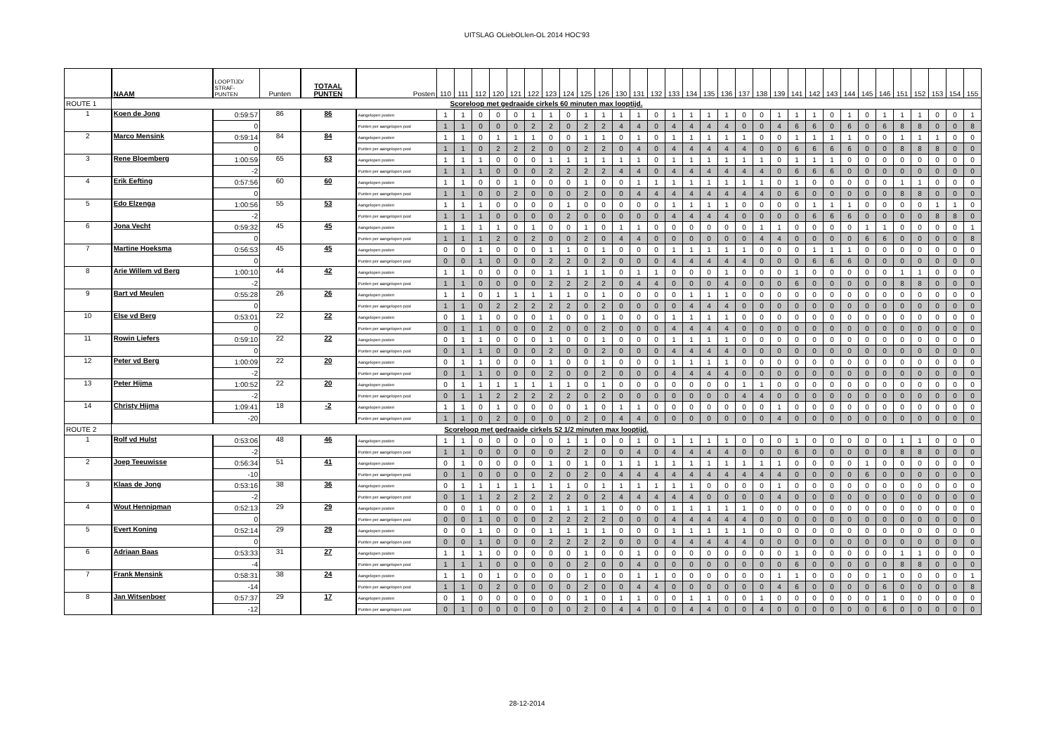UITSLAG OLiebOLlen-OL 2014 HOC'93
| | NAAM | LOOPTIJD/ STRAF- PUNTEN | Punten | TOTAAL PUNTEN | Posten | 110 | 111 | 112 | 120 | 121 | 122 | 123 | 124 | 125 | 126 | 130 | 131 | 132 | 133 | 134 | 135 | 136 | 137 | 138 | 139 | 141 | 142 | 143 | 144 | 145 | 146 | 151 | 152 | 153 | 154 | 155 |
| --- | --- | --- | --- | --- | --- | --- | --- | --- | --- | --- | --- | --- | --- | --- | --- | --- | --- | --- | --- | --- | --- | --- | --- | --- | --- | --- | --- | --- | --- | --- | --- | --- | --- | --- | --- | --- |
| ROUTE 1 | Scoreloop met gedraaide cirkels 60 minuten max looptijd. | | | | | | | | | | | | | | | | | | | | | | | | | | | | | | | | | | | |
| 1 | Koen de Jong | 0:59:57 | 86 | 86 | Aangelopen posten | 1 | 1 | 0 | 0 | 0 | 1 | 1 | 0 | 1 | 1 | 1 | 1 | 0 | 1 | 1 | 1 | 1 | 0 | 0 | 1 | 1 | 1 | 0 | 1 | 0 | 1 | 1 | 1 | 0 | 0 | 1 |
| | | 0 | | | Punten per aangelopen post | 1 | 1 | 0 | 0 | 0 | 2 | 2 | 0 | 2 | 2 | 4 | 4 | 0 | 4 | 4 | 4 | 4 | 0 | 0 | 4 | 6 | 6 | 0 | 6 | 0 | 6 | 8 | 8 | 0 | 0 | 8 |
| 2 | Marco Mensink | 0:59:14 | 84 | 84 | Aangelopen posten | 1 | 1 | 0 | 1 | 1 | 1 | 0 | 0 | 1 | 1 | 0 | 1 | 0 | 1 | 1 | 1 | 1 | 1 | 0 | 0 | 1 | 1 | 1 | 1 | 0 | 0 | 1 | 1 | 1 | 0 | 0 |
| | | 0 | | | Punten per aangelopen post | 1 | 1 | 0 | 2 | 2 | 2 | 0 | 0 | 2 | 2 | 0 | 4 | 0 | 4 | 4 | 4 | 4 | 4 | 0 | 0 | 6 | 6 | 6 | 6 | 0 | 0 | 8 | 8 | 8 | 0 | 0 |
| 3 | Rene Bloemberg | 1:00:59 | 65 | 63 | Aangelopen posten | 1 | 1 | 1 | 0 | 0 | 0 | 1 | 1 | 1 | 1 | 1 | 1 | 0 | 1 | 1 | 1 | 1 | 1 | 1 | 0 | 1 | 1 | 1 | 0 | 0 | 0 | 0 | 0 | 0 | 0 | 0 |
| | | -2 | | | Punten per aangelopen post | 1 | 1 | 1 | 0 | 0 | 0 | 2 | 2 | 2 | 2 | 4 | 4 | 0 | 4 | 4 | 4 | 4 | 4 | 4 | 0 | 6 | 6 | 6 | 0 | 0 | 0 | 0 | 0 | 0 | 0 | 0 |
| 4 | Erik Eefting | 0:57:56 | 60 | 60 | Aangelopen posten | 1 | 1 | 0 | 0 | 1 | 0 | 0 | 0 | 1 | 0 | 0 | 1 | 1 | 1 | 1 | 1 | 1 | 1 | 1 | 0 | 1 | 0 | 0 | 0 | 0 | 0 | 1 | 1 | 0 | 0 | 0 |
| | | 0 | | | Punten per aangelopen post | 1 | 1 | 0 | 0 | 2 | 0 | 0 | 0 | 2 | 0 | 0 | 4 | 4 | 4 | 4 | 4 | 4 | 4 | 4 | 0 | 6 | 0 | 0 | 0 | 0 | 0 | 8 | 8 | 0 | 0 | 0 |
| 5 | Edo Elzenga | 1:00:56 | 55 | 53 | Aangelopen posten | 1 | 1 | 1 | 0 | 0 | 0 | 0 | 1 | 0 | 0 | 0 | 0 | 0 | 1 | 1 | 1 | 1 | 0 | 0 | 0 | 0 | 1 | 1 | 1 | 0 | 0 | 0 | 0 | 1 | 1 | 0 |
| | | -2 | | | Punten per aangelopen post | 1 | 1 | 1 | 0 | 0 | 0 | 0 | 2 | 0 | 0 | 0 | 0 | 0 | 4 | 4 | 4 | 4 | 0 | 0 | 0 | 0 | 6 | 6 | 6 | 0 | 0 | 0 | 0 | 8 | 8 | 0 |
| 6 | Jona Vecht | 0:59:32 | 45 | 45 | Aangelopen posten | 1 | 1 | 1 | 1 | 0 | 1 | 0 | 0 | 1 | 0 | 1 | 1 | 0 | 0 | 0 | 0 | 0 | 0 | 1 | 1 | 0 | 0 | 0 | 0 | 1 | 1 | 0 | 0 | 0 | 0 | 1 |
| | | 0 | | | Punten per aangelopen post | 1 | 1 | 1 | 2 | 0 | 2 | 0 | 0 | 2 | 0 | 4 | 4 | 0 | 0 | 0 | 0 | 0 | 0 | 4 | 4 | 0 | 0 | 0 | 0 | 6 | 6 | 0 | 0 | 0 | 0 | 8 |
| 7 | Martine Hoeksma | 0:56:53 | 45 | 45 | Aangelopen posten | 0 | 0 | 1 | 0 | 0 | 0 | 1 | 1 | 0 | 1 | 0 | 0 | 0 | 1 | 1 | 1 | 1 | 1 | 0 | 0 | 0 | 1 | 1 | 1 | 0 | 0 | 0 | 0 | 0 | 0 | 0 |
| | | 0 | | | Punten per aangelopen post | 0 | 0 | 1 | 0 | 0 | 0 | 2 | 2 | 0 | 2 | 0 | 0 | 0 | 4 | 4 | 4 | 4 | 4 | 0 | 0 | 0 | 6 | 6 | 6 | 0 | 0 | 0 | 0 | 0 | 0 | 0 |
| 8 | Arie Willem vd Berg | 1:00:10 | 44 | 42 | Aangelopen posten | 1 | 1 | 0 | 0 | 0 | 0 | 1 | 1 | 1 | 1 | 0 | 1 | 1 | 0 | 0 | 0 | 1 | 0 | 0 | 0 | 1 | 0 | 0 | 0 | 0 | 0 | 1 | 1 | 0 | 0 | 0 |
| | | -2 | | | Punten per aangelopen post | 1 | 1 | 0 | 0 | 0 | 0 | 2 | 2 | 2 | 2 | 0 | 4 | 4 | 0 | 0 | 0 | 4 | 0 | 0 | 0 | 6 | 0 | 0 | 0 | 0 | 0 | 8 | 8 | 0 | 0 | 0 |
| 9 | Bart vd Meulen | 0:55:28 | 26 | 26 | Aangelopen posten | 1 | 1 | 0 | 1 | 1 | 1 | 1 | 1 | 0 | 1 | 0 | 0 | 0 | 0 | 1 | 1 | 1 | 0 | 0 | 0 | 0 | 0 | 0 | 0 | 0 | 0 | 0 | 0 | 0 | 0 | 0 |
| | | 0 | | | Punten per aangelopen post | 1 | 1 | 0 | 2 | 2 | 2 | 2 | 2 | 0 | 2 | 0 | 0 | 0 | 0 | 4 | 4 | 4 | 0 | 0 | 0 | 0 | 0 | 0 | 0 | 0 | 0 | 0 | 0 | 0 | 0 | 0 |
| 10 | Else vd Berg | 0:53:01 | 22 | 22 | Aangelopen posten | 0 | 1 | 1 | 0 | 0 | 0 | 1 | 0 | 0 | 1 | 0 | 0 | 0 | 1 | 1 | 1 | 1 | 0 | 0 | 0 | 0 | 0 | 0 | 0 | 0 | 0 | 0 | 0 | 0 | 0 | 0 |
| | | 0 | | | Punten per aangelopen post | 0 | 1 | 1 | 0 | 0 | 0 | 2 | 0 | 0 | 2 | 0 | 0 | 0 | 4 | 4 | 4 | 4 | 0 | 0 | 0 | 0 | 0 | 0 | 0 | 0 | 0 | 0 | 0 | 0 | 0 | 0 |
| 11 | Rowin Liefers | 0:59:10 | 22 | 22 | Aangelopen posten | 0 | 1 | 1 | 0 | 0 | 0 | 1 | 0 | 0 | 1 | 0 | 0 | 0 | 1 | 1 | 1 | 1 | 0 | 0 | 0 | 0 | 0 | 0 | 0 | 0 | 0 | 0 | 0 | 0 | 0 | 0 |
| | | 0 | | | Punten per aangelopen post | 0 | 1 | 1 | 0 | 0 | 0 | 2 | 0 | 0 | 2 | 0 | 0 | 0 | 4 | 4 | 4 | 4 | 0 | 0 | 0 | 0 | 0 | 0 | 0 | 0 | 0 | 0 | 0 | 0 | 0 | 0 |
| 12 | Peter vd Berg | 1:00:09 | 22 | 20 | Aangelopen posten | 0 | 1 | 1 | 0 | 0 | 0 | 1 | 0 | 0 | 1 | 0 | 0 | 0 | 1 | 1 | 1 | 1 | 0 | 0 | 0 | 0 | 0 | 0 | 0 | 0 | 0 | 0 | 0 | 0 | 0 | 0 |
| | | -2 | | | Punten per aangelopen post | 0 | 1 | 1 | 0 | 0 | 0 | 2 | 0 | 0 | 2 | 0 | 0 | 0 | 4 | 4 | 4 | 4 | 0 | 0 | 0 | 0 | 0 | 0 | 0 | 0 | 0 | 0 | 0 | 0 | 0 | 0 |
| 13 | Peter Hijma | 1:00:52 | 22 | 20 | Aangelopen posten | 0 | 1 | 1 | 1 | 1 | 1 | 1 | 1 | 0 | 1 | 0 | 0 | 0 | 0 | 0 | 0 | 0 | 1 | 1 | 0 | 0 | 0 | 0 | 0 | 0 | 0 | 0 | 0 | 0 | 0 | 0 |
| | | -2 | | | Punten per aangelopen post | 0 | 1 | 1 | 2 | 2 | 2 | 2 | 2 | 0 | 2 | 0 | 0 | 0 | 0 | 0 | 0 | 0 | 4 | 4 | 0 | 0 | 0 | 0 | 0 | 0 | 0 | 0 | 0 | 0 | 0 | 0 |
| 14 | Christy Hijma | 1:09:41 | 18 | -2 | Aangelopen posten | 1 | 1 | 0 | 1 | 0 | 0 | 0 | 0 | 1 | 0 | 1 | 1 | 0 | 0 | 0 | 0 | 0 | 0 | 0 | 1 | 0 | 0 | 0 | 0 | 0 | 0 | 0 | 0 | 0 | 0 | 0 |
| | | -20 | | | Punten per aangelopen post | 1 | 1 | 0 | 2 | 0 | 0 | 0 | 0 | 2 | 0 | 4 | 4 | 0 | 0 | 0 | 0 | 0 | 0 | 0 | 4 | 0 | 0 | 0 | 0 | 0 | 0 | 0 | 0 | 0 | 0 | 0 |
| ROUTE 2 | Scoreloop met gedraaide cirkels 52 1/2 minuten max looptijd. | | | | | | | | | | | | | | | | | | | | | | | | | | | | | | | | | | | |
| 1 | Rolf vd Hulst | 0:53:06 | 48 | 46 | Aangelopen posten | 1 | 1 | 0 | 0 | 0 | 0 | 0 | 1 | 1 | 0 | 0 | 1 | 0 | 1 | 1 | 1 | 1 | 0 | 0 | 0 | 1 | 0 | 0 | 0 | 0 | 0 | 1 | 1 | 0 | 0 | 0 |
| | | -2 | | | Punten per aangelopen post | 1 | 1 | 0 | 0 | 0 | 0 | 0 | 2 | 2 | 0 | 0 | 4 | 0 | 4 | 4 | 4 | 4 | 0 | 0 | 0 | 6 | 0 | 0 | 0 | 0 | 0 | 8 | 8 | 0 | 0 | 0 |
| 2 | Joep Teeuwisse | 0:56:34 | 51 | 41 | Aangelopen posten | 0 | 1 | 0 | 0 | 0 | 0 | 1 | 0 | 1 | 0 | 1 | 1 | 1 | 1 | 1 | 1 | 1 | 1 | 1 | 1 | 0 | 0 | 0 | 0 | 1 | 0 | 0 | 0 | 0 | 0 | 0 |
| | | -10 | | | Punten per aangelopen post | 0 | 1 | 0 | 0 | 0 | 0 | 2 | 0 | 2 | 0 | 4 | 4 | 4 | 4 | 4 | 4 | 4 | 4 | 4 | 4 | 0 | 0 | 0 | 0 | 6 | 0 | 0 | 0 | 0 | 0 | 0 |
| 3 | Klaas de Jong | 0:53:16 | 38 | 36 | Aangelopen posten | 0 | 1 | 1 | 1 | 1 | 1 | 1 | 1 | 0 | 1 | 1 | 1 | 1 | 1 | 1 | 0 | 0 | 0 | 0 | 1 | 0 | 0 | 0 | 0 | 0 | 0 | 0 | 0 | 0 | 0 | 0 |
| | | -2 | | | Punten per aangelopen post | 0 | 1 | 1 | 2 | 2 | 2 | 2 | 2 | 0 | 2 | 4 | 4 | 4 | 4 | 4 | 0 | 0 | 0 | 0 | 4 | 0 | 0 | 0 | 0 | 0 | 0 | 0 | 0 | 0 | 0 | 0 |
| 4 | Wout Hennipman | 0:52:13 | 29 | 29 | Aangelopen posten | 0 | 0 | 1 | 0 | 0 | 0 | 1 | 1 | 1 | 1 | 0 | 0 | 0 | 1 | 1 | 1 | 1 | 1 | 0 | 0 | 0 | 0 | 0 | 0 | 0 | 0 | 0 | 0 | 0 | 0 | 0 |
| | | 0 | | | Punten per aangelopen post | 0 | 0 | 1 | 0 | 0 | 0 | 2 | 2 | 2 | 2 | 0 | 0 | 0 | 4 | 4 | 4 | 4 | 4 | 0 | 0 | 0 | 0 | 0 | 0 | 0 | 0 | 0 | 0 | 0 | 0 | 0 |
| 5 | Evert Koning | 0:52:14 | 29 | 29 | Aangelopen posten | 0 | 0 | 1 | 0 | 0 | 0 | 1 | 1 | 1 | 1 | 0 | 0 | 0 | 1 | 1 | 1 | 1 | 1 | 0 | 0 | 0 | 0 | 0 | 0 | 0 | 0 | 0 | 0 | 0 | 0 | 0 |
| | | 0 | | | Punten per aangelopen post | 0 | 0 | 1 | 0 | 0 | 0 | 2 | 2 | 2 | 2 | 0 | 0 | 0 | 4 | 4 | 4 | 4 | 4 | 0 | 0 | 0 | 0 | 0 | 0 | 0 | 0 | 0 | 0 | 0 | 0 | 0 |
| 6 | Adriaan Baas | 0:53:33 | 31 | 27 | Aangelopen posten | 1 | 1 | 1 | 0 | 0 | 0 | 0 | 0 | 1 | 0 | 0 | 1 | 0 | 0 | 0 | 0 | 0 | 0 | 0 | 0 | 1 | 0 | 0 | 0 | 0 | 0 | 1 | 1 | 0 | 0 | 0 |
| | | -4 | | | Punten per aangelopen post | 1 | 1 | 1 | 0 | 0 | 0 | 0 | 0 | 2 | 0 | 0 | 4 | 0 | 0 | 0 | 0 | 0 | 0 | 0 | 0 | 6 | 0 | 0 | 0 | 0 | 0 | 8 | 8 | 0 | 0 | 0 |
| 7 | Frank Mensink | 0:58:31 | 38 | 24 | Aangelopen posten | 1 | 1 | 0 | 1 | 0 | 0 | 0 | 0 | 1 | 0 | 0 | 1 | 1 | 0 | 0 | 0 | 0 | 0 | 0 | 1 | 1 | 0 | 0 | 0 | 0 | 1 | 0 | 0 | 0 | 0 | 1 |
| | | -14 | | | Punten per aangelopen post | 1 | 1 | 0 | 2 | 0 | 0 | 0 | 0 | 2 | 0 | 0 | 4 | 4 | 0 | 0 | 0 | 0 | 0 | 0 | 4 | 6 | 0 | 0 | 0 | 0 | 6 | 0 | 0 | 0 | 0 | 8 |
| 8 | Jan Witsenboer | 0:57:37 | 29 | 17 | Aangelopen posten | 0 | 1 | 0 | 0 | 0 | 0 | 0 | 0 | 1 | 0 | 1 | 1 | 0 | 0 | 1 | 1 | 0 | 0 | 1 | 0 | 0 | 0 | 0 | 0 | 0 | 1 | 0 | 0 | 0 | 0 | 0 |
| | | -12 | | | Punten per aangelopen post | 0 | 1 | 0 | 0 | 0 | 0 | 0 | 0 | 2 | 0 | 4 | 4 | 0 | 0 | 4 | 4 | 0 | 0 | 4 | 0 | 0 | 0 | 0 | 0 | 0 | 6 | 0 | 0 | 0 | 0 | 0 |
28-12-2014